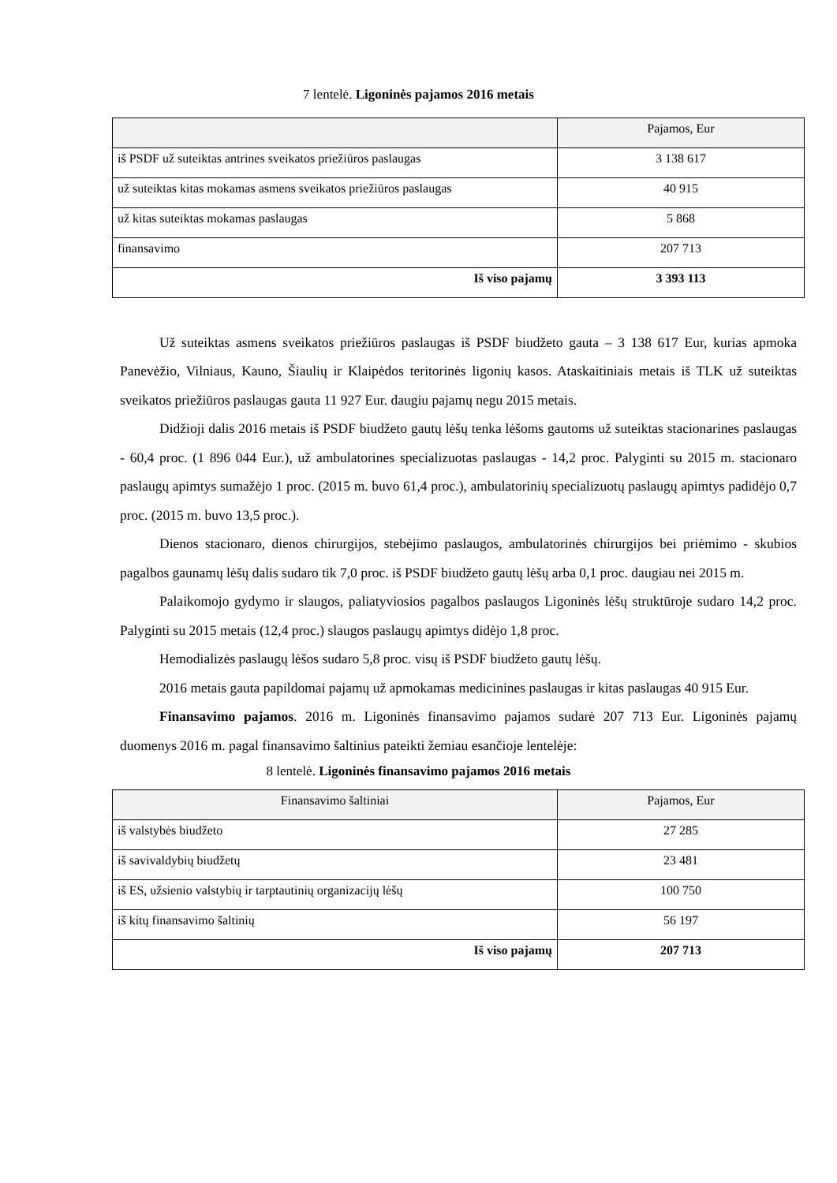7 lentelė. Ligoninės pajamos 2016 metais
| | Pajamos, Eur |
| --- | --- |
| iš PSDF už suteiktas antrines sveikatos priežiūros paslaugas | 3 138 617 |
| už suteiktas kitas mokamas asmens sveikatos priežiūros paslaugas | 40 915 |
| už kitas suteiktas mokamas paslaugas | 5 868 |
| finansavimo | 207 713 |
| Iš viso pajamų | 3 393 113 |
Už suteiktas asmens sveikatos priežiūros paslaugas iš PSDF biudžeto gauta – 3 138 617 Eur, kurias apmoka Panevėžio, Vilniaus, Kauno, Šiaulių ir Klaipėdos teritorinės ligonių kasos. Ataskaitiniais metais iš TLK už suteiktas sveikatos priežiūros paslaugas gauta 11 927 Eur. daugiu pajamų negu 2015 metais.
Didžioji dalis 2016 metais iš PSDF biudžeto gautų lėšų tenka lėšoms gautoms už suteiktas stacionarines paslaugas - 60,4 proc. (1 896 044 Eur.), už ambulatorines specializuotas paslaugas - 14,2 proc. Palyginti su 2015 m. stacionaro paslaugų apimtys sumažėjo 1 proc. (2015 m. buvo 61,4 proc.), ambulatorinių specializuotų paslaugų apimtys padidėjo 0,7 proc. (2015 m. buvo 13,5 proc.).
Dienos stacionaro, dienos chirurgijos, stebėjimo paslaugos, ambulatorinės chirurgijos bei priėmimo - skubios pagalbos gaunamų lėšų dalis sudaro tik 7,0 proc. iš PSDF biudžeto gautų lėšų arba 0,1 proc. daugiau nei 2015 m.
Palaikomojo gydymo ir slaugos, paliatyviosios pagalbos paslaugos Ligoninės lėšų struktūroje sudaro 14,2 proc. Palyginti su 2015 metais (12,4 proc.) slaugos paslaugų apimtys didėjo 1,8 proc.
Hemodializės paslaugų lėšos sudaro 5,8 proc. visų iš PSDF biudžeto gautų lėšų.
2016 metais gauta papildomai pajamų už apmokamas medicinines paslaugas ir kitas paslaugas 40 915 Eur.
Finansavimo pajamos. 2016 m. Ligoninės finansavimo pajamos sudarė 207 713 Eur. Ligoninės pajamų duomenys 2016 m. pagal finansavimo šaltinius pateikti žemiau esančioje lentelėje:
8 lentelė. Ligoninės finansavimo pajamos 2016 metais
| Finansavimo šaltiniai | Pajamos, Eur |
| --- | --- |
| iš valstybės biudžeto | 27 285 |
| iš savivaldybių biudžetų | 23 481 |
| iš ES, užsienio valstybių ir tarptautinių organizacijų lėšų | 100 750 |
| iš kitų finansavimo šaltinių | 56 197 |
| Iš viso pajamų | 207 713 |